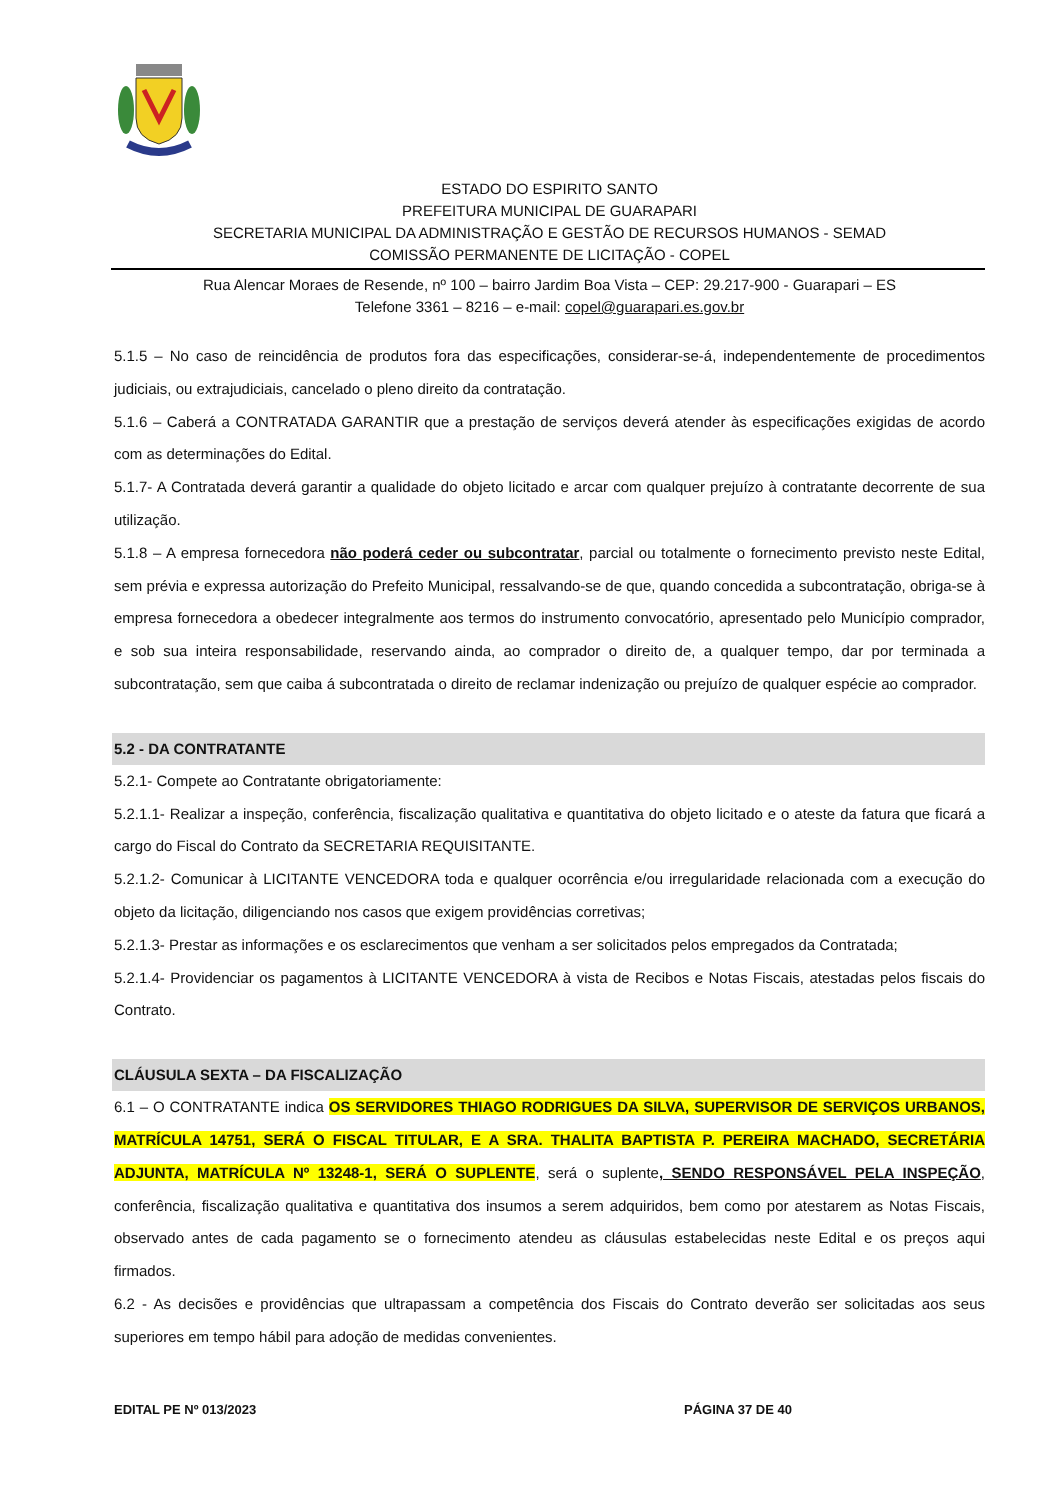ESTADO DO ESPIRITO SANTO
PREFEITURA MUNICIPAL DE GUARAPARI
SECRETARIA MUNICIPAL DA ADMINISTRAÇÃO E GESTÃO DE RECURSOS HUMANOS - SEMAD
COMISSÃO PERMANENTE DE LICITAÇÃO - COPEL
Rua Alencar Moraes de Resende, nº 100 – bairro Jardim Boa Vista – CEP: 29.217-900 - Guarapari – ES
Telefone 3361 – 8216 – e-mail: copel@guarapari.es.gov.br
5.1.5 – No caso de reincidência de produtos fora das especificações, considerar-se-á, independentemente de procedimentos judiciais, ou extrajudiciais, cancelado o pleno direito da contratação.
5.1.6 – Caberá a CONTRATADA GARANTIR que a prestação de serviços deverá atender às especificações exigidas de acordo com as determinações do Edital.
5.1.7- A Contratada deverá garantir a qualidade do objeto licitado e arcar com qualquer prejuízo à contratante decorrente de sua utilização.
5.1.8 – A empresa fornecedora não poderá ceder ou subcontratar, parcial ou totalmente o fornecimento previsto neste Edital, sem prévia e expressa autorização do Prefeito Municipal, ressalvando-se de que, quando concedida a subcontratação, obriga-se à empresa fornecedora a obedecer integralmente aos termos do instrumento convocatório, apresentado pelo Município comprador, e sob sua inteira responsabilidade, reservando ainda, ao comprador o direito de, a qualquer tempo, dar por terminada a subcontratação, sem que caiba á subcontratada o direito de reclamar indenização ou prejuízo de qualquer espécie ao comprador.
5.2 - DA CONTRATANTE
5.2.1- Compete ao Contratante obrigatoriamente:
5.2.1.1- Realizar a inspeção, conferência, fiscalização qualitativa e quantitativa do objeto licitado e o ateste da fatura que ficará a cargo do Fiscal do Contrato da SECRETARIA REQUISITANTE.
5.2.1.2- Comunicar à LICITANTE VENCEDORA toda e qualquer ocorrência e/ou irregularidade relacionada com a execução do objeto da licitação, diligenciando nos casos que exigem providências corretivas;
5.2.1.3- Prestar as informações e os esclarecimentos que venham a ser solicitados pelos empregados da Contratada;
5.2.1.4- Providenciar os pagamentos à LICITANTE VENCEDORA à vista de Recibos e Notas Fiscais, atestadas pelos fiscais do Contrato.
CLÁUSULA SEXTA – DA FISCALIZAÇÃO
6.1 – O CONTRATANTE indica OS SERVIDORES THIAGO RODRIGUES DA SILVA, SUPERVISOR DE SERVIÇOS URBANOS, MATRÍCULA 14751, SERÁ O FISCAL TITULAR, E A SRA. THALITA BAPTISTA P. PEREIRA MACHADO, SECRETÁRIA ADJUNTA, MATRÍCULA Nº 13248-1, SERÁ O SUPLENTE, será o suplente, SENDO RESPONSÁVEL PELA INSPEÇÃO, conferência, fiscalização qualitativa e quantitativa dos insumos a serem adquiridos, bem como por atestarem as Notas Fiscais, observado antes de cada pagamento se o fornecimento atendeu as cláusulas estabelecidas neste Edital e os preços aqui firmados.
6.2 - As decisões e providências que ultrapassam a competência dos Fiscais do Contrato deverão ser solicitadas aos seus superiores em tempo hábil para adoção de medidas convenientes.
EDITAL PE Nº 013/2023 PÁGINA 37 DE 40